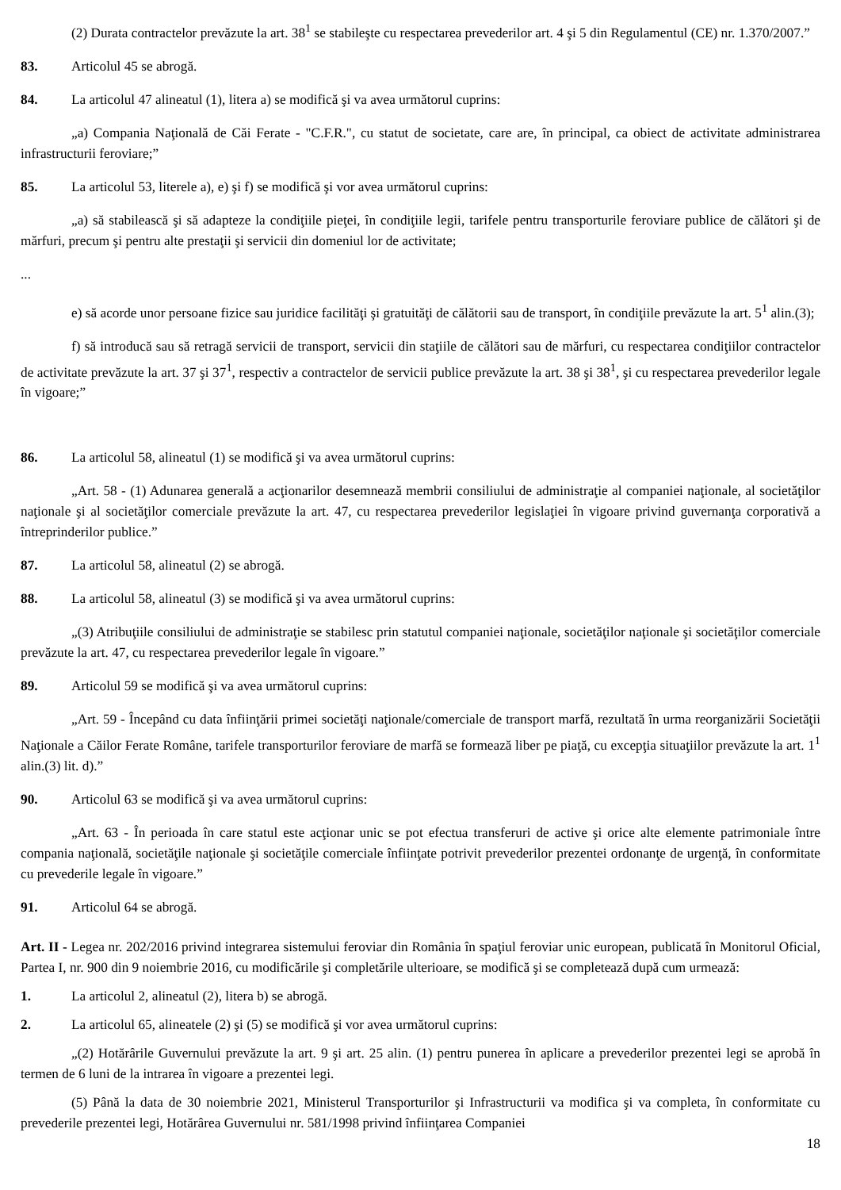(2) Durata contractelor prevăzute la art. 38<sup>1</sup> se stabileşte cu respectarea prevederilor art. 4 şi 5 din Regulamentul (CE) nr. 1.370/2007.”
83. Articolul 45 se abrogă.
84. La articolul 47 alineatul (1), litera a) se modifică şi va avea următorul cuprins:
„a) Compania Naţională de Căi Ferate - "C.F.R.", cu statut de societate, care are, în principal, ca obiect de activitate administrarea infrastructurii feroviare;”
85. La articolul 53, literele a), e) şi f) se modifică şi vor avea următorul cuprins:
„a) să stabilească şi să adapteze la condiţiile pieţei, în condiţiile legii, tarifele pentru transporturile feroviare publice de călători şi de mărfuri, precum şi pentru alte prestaţii şi servicii din domeniul lor de activitate;
...
e) să acorde unor persoane fizice sau juridice facilităţi şi gratuităţi de călătorii sau de transport, în condiţiile prevăzute la art. 5<sup>1</sup> alin.(3);
f) să introducă sau să retragă servicii de transport, servicii din staţiile de călători sau de mărfuri, cu respectarea condiţiilor contractelor de activitate prevăzute la art. 37 şi 37<sup>1</sup>, respectiv a contractelor de servicii publice prevăzute la art. 38 şi 38<sup>1</sup>, şi cu respectarea prevederilor legale în vigoare;”
86. La articolul 58, alineatul (1) se modifică şi va avea următorul cuprins:
„Art. 58 - (1) Adunarea generală a acţionarilor desemnează membrii consiliului de administraţie al companiei naţionale, al societăţilor naţionale şi al societăţilor comerciale prevăzute la art. 47, cu respectarea prevederilor legislaţiei în vigoare privind guvernanţa corporativă a întreprinderilor publice.”
87. La articolul 58, alineatul (2) se abrogă.
88. La articolul 58, alineatul (3) se modifică şi va avea următorul cuprins:
„(3) Atribuţiile consiliului de administraţie se stabilesc prin statutul companiei naţionale, societăţilor naţionale şi societăţilor comerciale prevăzute la art. 47, cu respectarea prevederilor legale în vigoare.”
89. Articolul 59 se modifică şi va avea următorul cuprins:
„Art. 59 - Începând cu data înfiinţării primei societăţi naţionale/comerciale de transport marfă, rezultată în urma reorganizării Societăţii Naţionale a Căilor Ferate Române, tarifele transporturilor feroviare de marfă se formează liber pe piaţă, cu excepţia situaţiilor prevăzute la art. 1<sup>1</sup> alin.(3) lit. d).”
90. Articolul 63 se modifică şi va avea următorul cuprins:
„Art. 63 - În perioada în care statul este acţionar unic se pot efectua transferuri de active şi orice alte elemente patrimoniale între compania naţională, societăţile naţionale şi societăţile comerciale înfiinţate potrivit prevederilor prezentei ordonanţe de urgenţă, în conformitate cu prevederile legale în vigoare.”
91. Articolul 64 se abrogă.
Art. II - Legea nr. 202/2016 privind integrarea sistemului feroviar din România în spaţiul feroviar unic european, publicată în Monitorul Oficial, Partea I, nr. 900 din 9 noiembrie 2016, cu modificările şi completările ulterioare, se modifică şi se completează după cum urmează:
1. La articolul 2, alineatul (2), litera b) se abrogă.
2. La articolul 65, alineatele (2) şi (5) se modifică şi vor avea următorul cuprins:
„(2) Hotărârile Guvernului prevăzute la art. 9 şi art. 25 alin. (1) pentru punerea în aplicare a prevederilor prezentei legi se aprobă în termen de 6 luni de la intrarea în vigoare a prezentei legi.
(5) Până la data de 30 noiembrie 2021, Ministerul Transporturilor şi Infrastructurii va modifica şi va completa, în conformitate cu prevederile prezentei legi, Hotărârea Guvernului nr. 581/1998 privind înfiinţarea Companiei
18